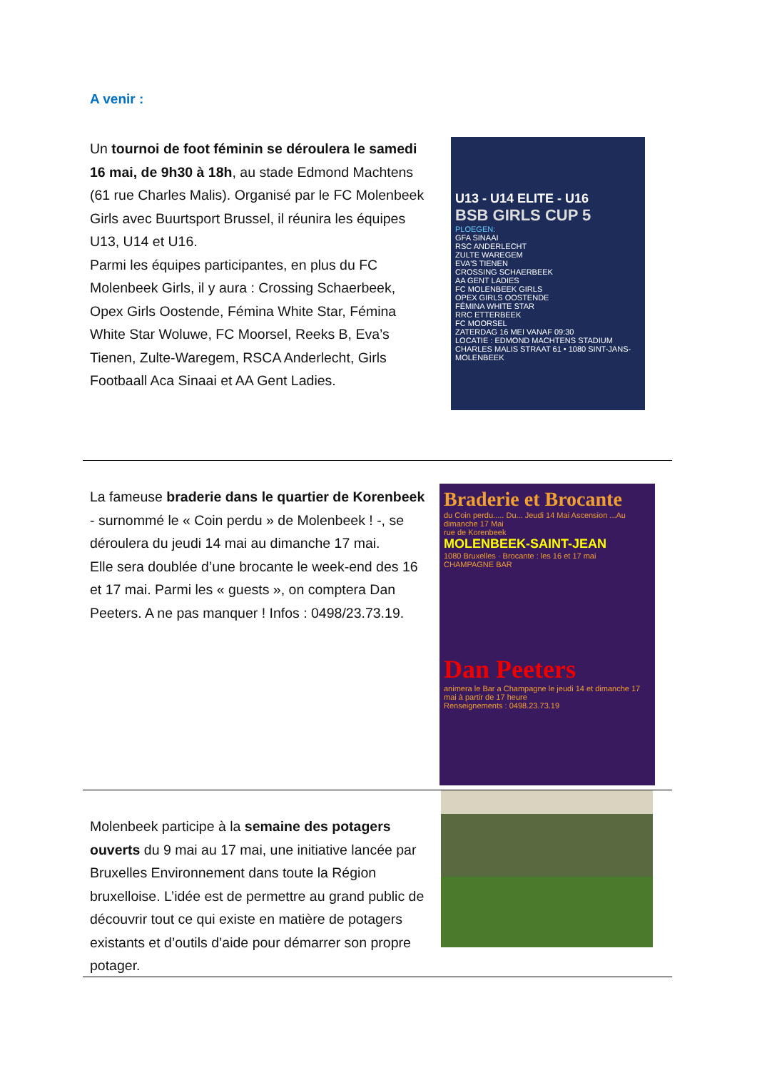A venir :
Un tournoi de foot féminin se déroulera le samedi 16 mai, de 9h30 à 18h, au stade Edmond Machtens (61 rue Charles Malis). Organisé par le FC Molenbeek Girls avec Buurtsport Brussel, il réunira les équipes U13, U14 et U16.
Parmi les équipes participantes, en plus du FC Molenbeek Girls, il y aura : Crossing Schaerbeek, Opex Girls Oostende, Fémina White Star, Fémina White Star Woluwe, FC Moorsel, Reeks B, Eva’s Tienen, Zulte-Waregem, RSCA Anderlecht, Girls Footbaall Aca Sinaai et AA Gent Ladies.
U13 - U14 ELITE - U16
BSB GIRLS CUP 5
PLOEGEN:
GFA SINAAI
RSC ANDERLECHT
ZULTE WAREGEM
EVA'S TIENEN
CROSSING SCHAERBEEK
AA GENT LADIES
FC MOLENBEEK GIRLS
OPEX GIRLS OOSTENDE
FÉMINA WHITE STAR
RRC ETTERBEEK
FC MOORSEL
ZATERDAG 16 MEI VANAF 09:30
LOCATIE : EDMOND MACHTENS STADIUM
CHARLES MALIS STRAAT 61 • 1080 SINT-JANS-MOLENBEEK
La fameuse braderie dans le quartier de Korenbeek - surnommé le « Coin perdu » de Molenbeek ! -, se déroulera du jeudi 14 mai au dimanche 17 mai.
Elle sera doublée d’une brocante le week-end des 16 et 17 mai. Parmi les « guests », on comptera Dan Peeters. A ne pas manquer ! Infos : 0498/23.73.19.
Braderie et Brocante
du Coin perdu..... Du... Jeudi 14 Mai Ascension ...Au dimanche 17 Mai
rue de Korenbeek
MOLENBEEK-SAINT-JEAN
1080 Bruxelles · Brocante : les 16 et 17 mai
CHAMPAGNE BAR
Dan Peeters
animera le Bar a Champagne le jeudi 14 et dimanche 17 mai à partir de 17 heure
Renseignements : 0498.23.73.19
Molenbeek participe à la semaine des potagers ouverts du 9 mai au 17 mai, une initiative lancée par Bruxelles Environnement dans toute la Région bruxelloise. L’idée est de permettre au grand public de découvrir tout ce qui existe en matière de potagers existants et d’outils d’aide pour démarrer son propre potager.